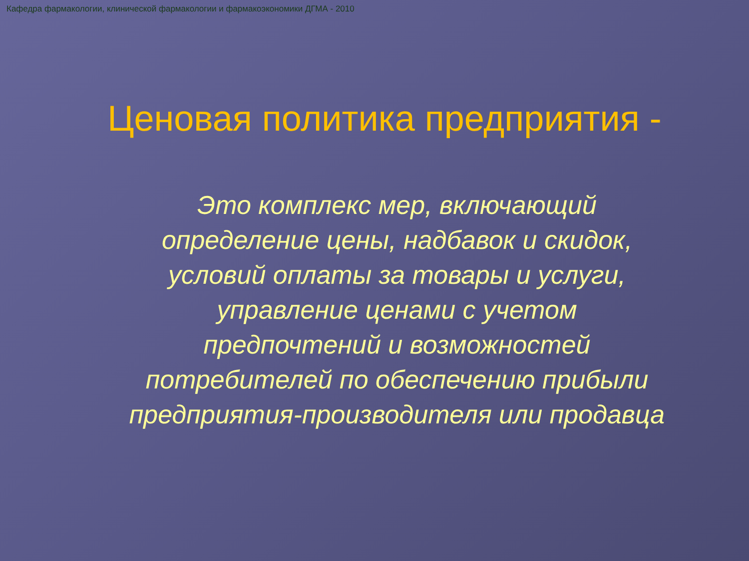Кафедра фармакологии, клинической фармакологии и фармакоэкономики ДГМА - 2010
Ценовая политика предприятия -
Это комплекс мер, включающий определение цены, надбавок и скидок, условий оплаты за товары и услуги, управление ценами с учетом предпочтений и возможностей потребителей по обеспечению прибыли предприятия-производителя или продавца